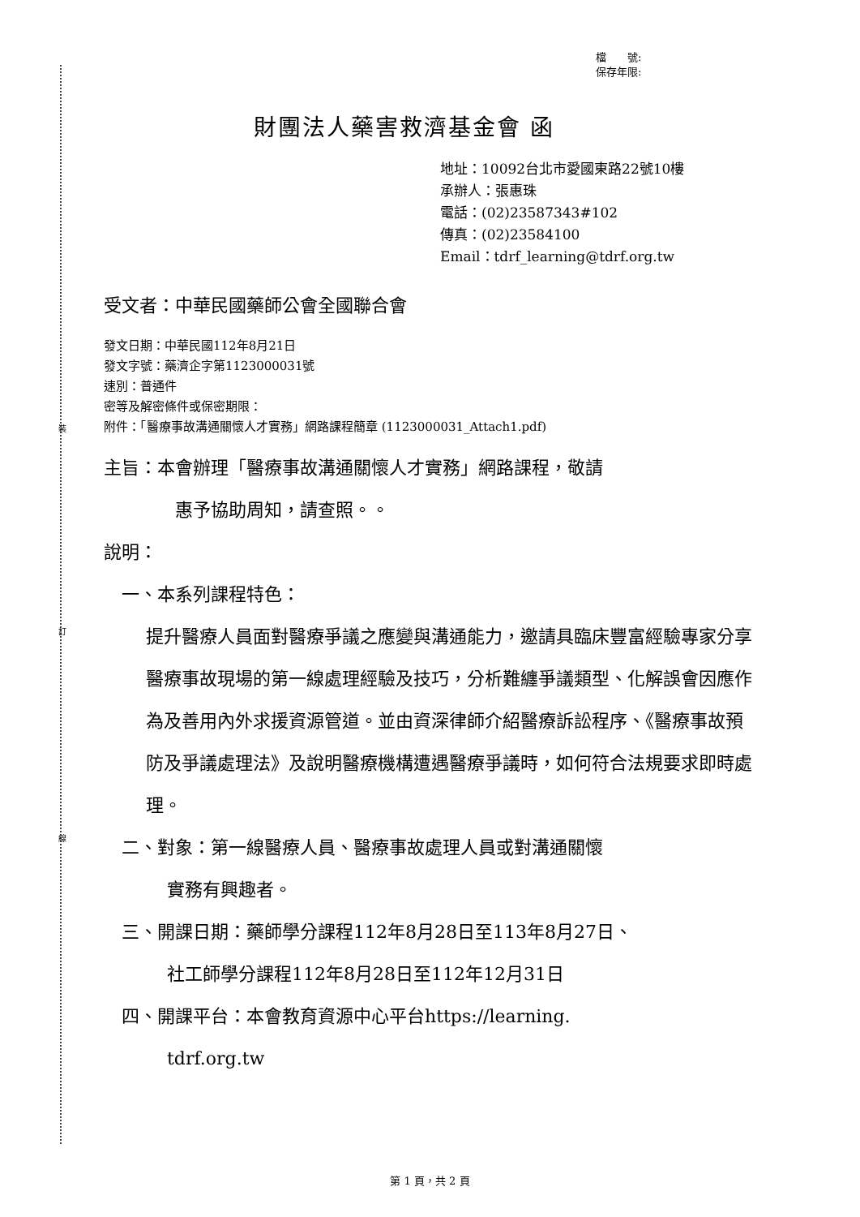裝
訂
線
檔　　號:
保存年限:
財團法人藥害救濟基金會 函
地址：10092台北市愛國東路22號10樓
承辦人：張惠珠
電話：(02)23587343#102
傳真：(02)23584100
Email：tdrf_learning@tdrf.org.tw
受文者：中華民國藥師公會全國聯合會
發文日期：中華民國112年8月21日
發文字號：藥濟企字第1123000031號
速別：普通件
密等及解密條件或保密期限：
附件：「醫療事故溝通關懷人才實務」網路課程簡章 (1123000031_Attach1.pdf)
主旨：本會辦理「醫療事故溝通關懷人才實務」網路課程，敬請
惠予協助周知，請查照。。
說明：
一、本系列課程特色：
提升醫療人員面對醫療爭議之應變與溝通能力，邀請具臨床豐富經驗專家分享醫療事故現場的第一線處理經驗及技巧，分析難纏爭議類型、化解誤會因應作為及善用內外求援資源管道。並由資深律師介紹醫療訴訟程序、《醫療事故預防及爭議處理法》及說明醫療機構遭遇醫療爭議時，如何符合法規要求即時處理。
二、對象：第一線醫療人員、醫療事故處理人員或對溝通關懷
實務有興趣者。
三、開課日期：藥師學分課程112年8月28日至113年8月27日、
社工師學分課程112年8月28日至112年12月31日
四、開課平台：本會教育資源中心平台https://learning.
tdrf.org.tw
第 1 頁，共 2 頁